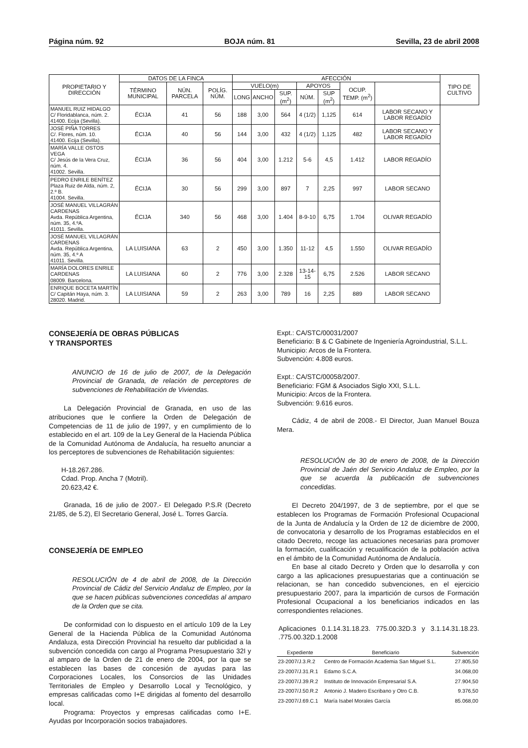Página núm. 92 BOJA núm. 81 Sevilla, 23 de abril 2008
| PROPIETARIO Y DIRECCIÓN | DATOS DE LA FINCA | | | AFECCIÓN | | | | | | | TIPO DE CULTIVO |
| --- | --- | --- | --- | --- | --- | --- | --- | --- | --- | --- | --- |
| | TÉRMINO MUNICIPAL | NÚN. PARCELA | POLÍG. NÚM. | VUELO(m) | | | APOYOS | | OCUP. TEMP. (m<sup>2</sup>) | | |
| | | | | LONG | ANCHO | SUP. (m<sup>2</sup>) | NÚM. | SUP (m<sup>2</sup>) | | | |
| MANUEL RUIZ HIDALGO C/ Floridablanca, núm. 2. 41400. Ecija (Sevilla). | ÉCIJA | 41 | 56 | 188 | 3,00 | 564 | 4 (1/2) | 1,125 | 614 | LABOR SECANO Y LABOR REGADÍO | |
| JOSÉ PIÑA TORRES C/. Flores, núm. 10. 41400. Ecija (Sevilla). | ÉCIJA | 40 | 56 | 144 | 3,00 | 432 | 4 (1/2) | 1,125 | 482 | LABOR SECANO Y LABOR REGADÍO | |
| MARÍA VALLE OSTOS VEGA C/ Jesús de la Vera Cruz, núm. 4. 41002. Sevilla. | ÉCIJA | 36 | 56 | 404 | 3,00 | 1.212 | 5-6 | 4,5 | 1.412 | LABOR REGADÍO | |
| PEDRO ENRILE BENÍTEZ Plaza Ruiz de Alda, núm. 2, 2.º B. 41004. Sevilla. | ÉCIJA | 30 | 56 | 299 | 3,00 | 897 | 7 | 2,25 | 997 | LABOR SECANO | |
| JOSÉ MANUEL VILLAGRÁN CARDENAS Avda. República Argentina, núm. 35, 4.ºA. 41011. Sevilla. | ÉCIJA | 340 | 56 | 468 | 3,00 | 1.404 | 8-9-10 | 6,75 | 1.704 | OLIVAR REGADÍO | |
| JOSÉ MANUEL VILLAGRÁN CARDENAS Avda. República Argentina, núm. 35, 4.º A 41011. Sevilla. | LA LUISIANA | 63 | 2 | 450 | 3,00 | 1.350 | 11-12 | 4,5 | 1.550 | OLIVAR REGADÍO | |
| MARÍA DOLORES ENRILE CARDENAS 08009. Barcelona. | LA LUISIANA | 60 | 2 | 776 | 3,00 | 2.328 | 13-14-15 | 6,75 | 2.526 | LABOR SECANO | |
| ENRIQUE BOCETA MARTÍN C/ Capitán Haya, núm. 3. 28020. Madrid. | LA LUISIANA | 59 | 2 | 263 | 3,00 | 789 | 16 | 2,25 | 889 | LABOR SECANO | |
CONSEJERÍA DE OBRAS PÚBLICAS
Y TRANSPORTES
ANUNCIO de 16 de julio de 2007, de la Delegación Provincial de Granada, de relación de perceptores de subvenciones de Rehabilitación de Viviendas.
La Delegación Provincial de Granada, en uso de las atribuciones que le confiere la Orden de Delegación de Competencias de 11 de julio de 1997, y en cumplimiento de lo establecido en el art. 109 de la Ley General de la Hacienda Pública de la Comunidad Autónoma de Andalucía, ha resuelto anunciar a los perceptores de subvenciones de Rehabilitación siguientes:
H-18.267.286.
Cdad. Prop. Ancha 7 (Motril).
20.623,42 €.
Granada, 16 de julio de 2007.- El Delegado P.S.R (Decreto 21/85, de 5.2), El Secretario General, José L. Torres García.
CONSEJERÍA DE EMPLEO
RESOLUCIÓN de 4 de abril de 2008, de la Dirección Provincial de Cádiz del Servicio Andaluz de Empleo, por la que se hacen públicas subvenciones concedidas al amparo de la Orden que se cita.
De conformidad con lo dispuesto en el artículo 109 de la Ley General de la Hacienda Pública de la Comunidad Autónoma Andaluza, esta Dirección Provincial ha resuelto dar publicidad a la subvención concedida con cargo al Programa Presupuestario 32I y al amparo de la Orden de 21 de enero de 2004, por la que se establecen las bases de concesión de ayudas para las Corporaciones Locales, los Consorcios de las Unidades Territoriales de Empleo y Desarrollo Local y Tecnológico, y empresas calificadas como I+E dirigidas al fomento del desarrollo local.
Programa: Proyectos y empresas calificadas como I+E. Ayudas por Incorporación socios trabajadores.
Expt.: CA/STC/00031/2007
Beneficiario: B & C Gabinete de Ingeniería Agroindustrial, S.L.L.
Municipio: Arcos de la Frontera.
Subvención: 4.808 euros.
Expt.: CA/STC/00058/2007.
Beneficiario: FGM & Asociados Siglo XXI, S.L.L.
Municipio: Arcos de la Frontera.
Subvención: 9.616 euros.
Cádiz, 4 de abril de 2008.- El Director, Juan Manuel Bouza Mera.
RESOLUCIÓN de 30 de enero de 2008, de la Dirección Provincial de Jaén del Servicio Andaluz de Empleo, por la que se acuerda la publicación de subvenciones concedidas.
El Decreto 204/1997, de 3 de septiembre, por el que se establecen los Programas de Formación Profesional Ocupacional de la Junta de Andalucía y la Orden de 12 de diciembre de 2000, de convocatoria y desarrollo de los Programas establecidos en el citado Decreto, recoge las actuaciones necesarias para promover la formación, cualificación y recualificación de la población activa en el ámbito de la Comunidad Autónoma de Andalucía.
En base al citado Decreto y Orden que lo desarrolla y con cargo a las aplicaciones presupuestarias que a continuación se relacionan, se han concedido subvenciones, en el ejercicio presupuestario 2007, para la impartición de cursos de Formación Profesional Ocupacional a los beneficiarios indicados en las correspondientes relaciones.
Aplicaciones 0.1.14.31.18.23. 775.00.32D.3 y 3.1.14.31.18.23. .775.00.32D.1.2008
| Expediente | Beneficiario | Subvención |
| --- | --- | --- |
| 23-2007/J.3.R.2 | Centro de Formación Academia San Miguel S.L. | 27.805,50 |
| 23-2007/J.31.R.1 | Edamo S.C.A. | 34.068,00 |
| 23-2007/J.39.R.2 | Instituto de Innovación Empresarial S.A. | 27.904,50 |
| 23-2007/J.50.R.2 | Antonio J. Madero Escribano y Otro C.B. | 9.376,50 |
| 23-2007/J.69.C.1 | María Isabel Morales García | 85.068,00 |